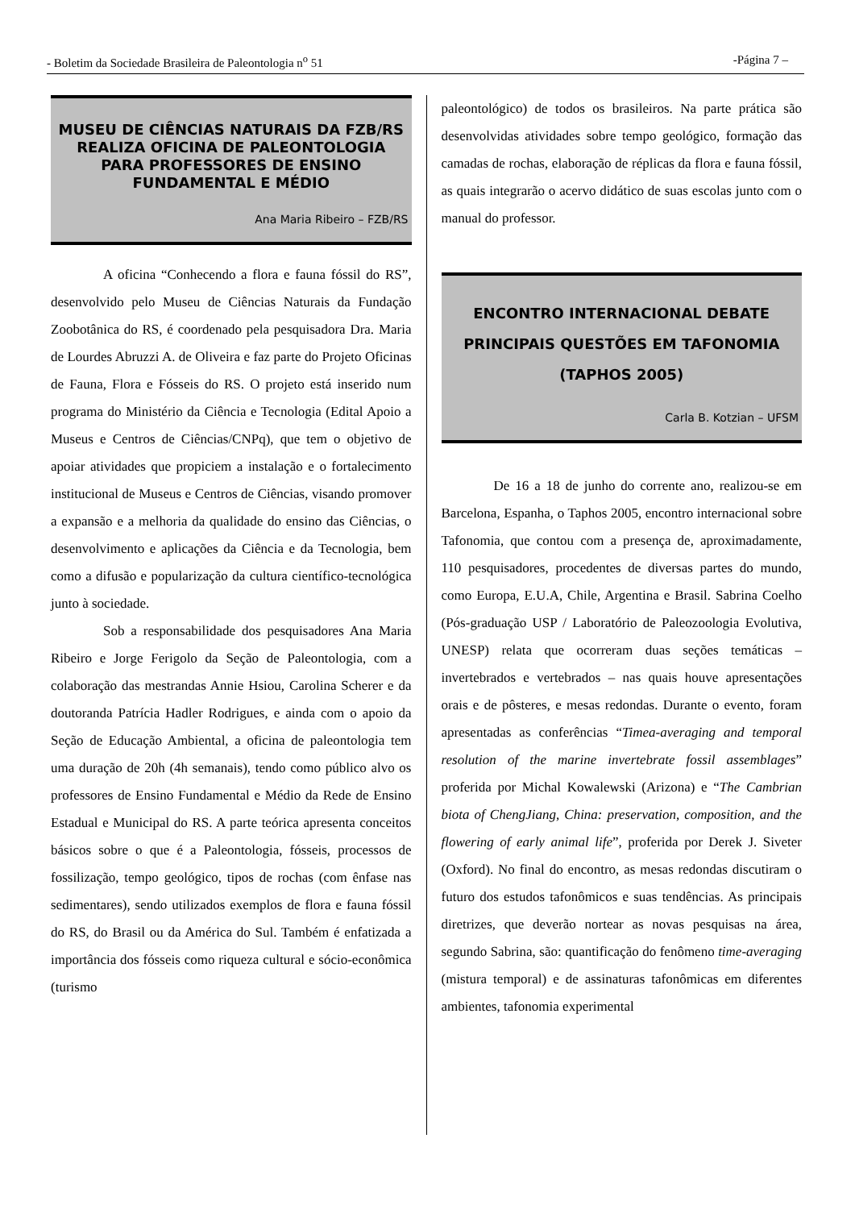- Boletim da Sociedade Brasileira de Paleontologia n<sup>o</sup> 51 -Página 7 –
MUSEU DE CIÊNCIAS NATURAIS DA FZB/RS REALIZA OFICINA DE PALEONTOLOGIA PARA PROFESSORES DE ENSINO FUNDAMENTAL E MÉDIO
Ana Maria Ribeiro – FZB/RS
A oficina “Conhecendo a flora e fauna fóssil do RS”, desenvolvido pelo Museu de Ciências Naturais da Fundação Zoobotânica do RS, é coordenado pela pesquisadora Dra. Maria de Lourdes Abruzzi A. de Oliveira e faz parte do Projeto Oficinas de Fauna, Flora e Fósseis do RS. O projeto está inserido num programa do Ministério da Ciência e Tecnologia (Edital Apoio a Museus e Centros de Ciências/CNPq), que tem o objetivo de apoiar atividades que propiciem a instalação e o fortalecimento institucional de Museus e Centros de Ciências, visando promover a expansão e a melhoria da qualidade do ensino das Ciências, o desenvolvimento e aplicações da Ciência e da Tecnologia, bem como a difusão e popularização da cultura científico-tecnológica junto à sociedade.
Sob a responsabilidade dos pesquisadores Ana Maria Ribeiro e Jorge Ferigolo da Seção de Paleontologia, com a colaboração das mestrandas Annie Hsiou, Carolina Scherer e da doutoranda Patrícia Hadler Rodrigues, e ainda com o apoio da Seção de Educação Ambiental, a oficina de paleontologia tem uma duração de 20h (4h semanais), tendo como público alvo os professores de Ensino Fundamental e Médio da Rede de Ensino Estadual e Municipal do RS. A parte teórica apresenta conceitos básicos sobre o que é a Paleontologia, fósseis, processos de fossilização, tempo geológico, tipos de rochas (com ênfase nas sedimentares), sendo utilizados exemplos de flora e fauna fóssil do RS, do Brasil ou da América do Sul. Também é enfatizada a importância dos fósseis como riqueza cultural e sócio-econômica (turismo
paleontológico) de todos os brasileiros. Na parte prática são desenvolvidas atividades sobre tempo geológico, formação das camadas de rochas, elaboração de réplicas da flora e fauna fóssil, as quais integrarão o acervo didático de suas escolas junto com o manual do professor.
ENCONTRO INTERNACIONAL DEBATE PRINCIPAIS QUESTÕES EM TAFONOMIA (TAPHOS 2005)
Carla B. Kotzian – UFSM
De 16 a 18 de junho do corrente ano, realizou-se em Barcelona, Espanha, o Taphos 2005, encontro internacional sobre Tafonomia, que contou com a presença de, aproximadamente, 110 pesquisadores, procedentes de diversas partes do mundo, como Europa, E.U.A, Chile, Argentina e Brasil. Sabrina Coelho (Pós-graduação USP / Laboratório de Paleozoologia Evolutiva, UNESP) relata que ocorreram duas seções temáticas – invertebrados e vertebrados – nas quais houve apresentações orais e de pôsteres, e mesas redondas. Durante o evento, foram apresentadas as conferências “Timea-averaging and temporal resolution of the marine invertebrate fossil assemblages” proferida por Michal Kowalewski (Arizona) e “The Cambrian biota of ChengJiang, China: preservation, composition, and the flowering of early animal life”, proferida por Derek J. Siveter (Oxford). No final do encontro, as mesas redondas discutiram o futuro dos estudos tafonômicos e suas tendências. As principais diretrizes, que deverão nortear as novas pesquisas na área, segundo Sabrina, são: quantificação do fenômeno time-averaging (mistura temporal) e de assinaturas tafonômicas em diferentes ambientes, tafonomia experimental